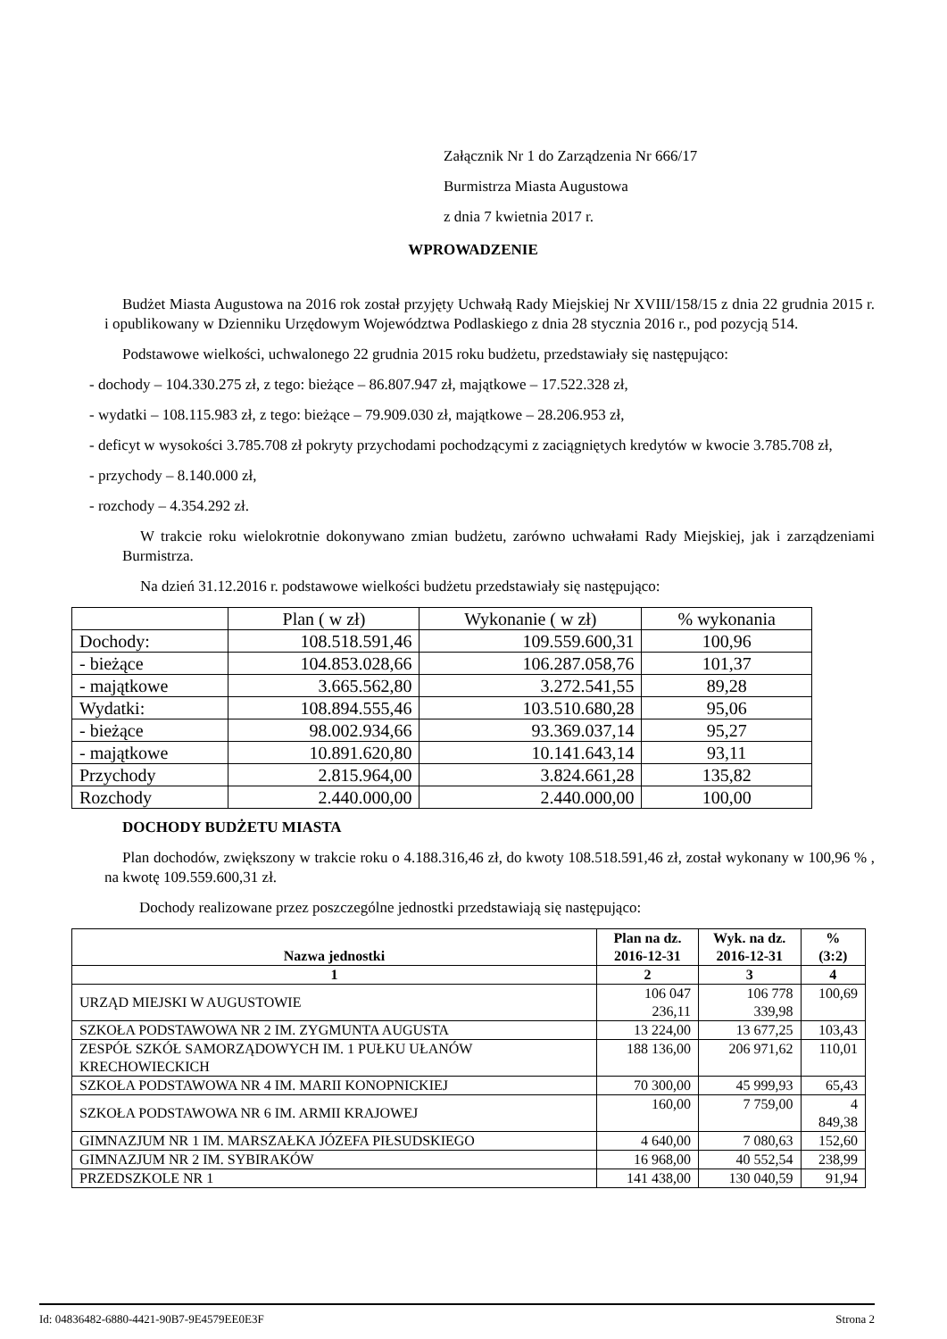Załącznik Nr 1 do Zarządzenia Nr 666/17
Burmistrza Miasta Augustowa
z dnia 7 kwietnia 2017 r.
WPROWADZENIE
Budżet Miasta Augustowa na 2016 rok został przyjęty Uchwałą Rady Miejskiej Nr XVIII/158/15 z dnia 22 grudnia 2015 r. i opublikowany w Dzienniku Urzędowym Województwa Podlaskiego z dnia 28 stycznia 2016 r., pod pozycją 514.
Podstawowe wielkości, uchwalonego 22 grudnia 2015 roku budżetu, przedstawiały się następująco:
- dochody – 104.330.275 zł, z tego: bieżące – 86.807.947 zł, majątkowe – 17.522.328 zł,
- wydatki – 108.115.983 zł, z tego: bieżące – 79.909.030 zł, majątkowe – 28.206.953 zł,
- deficyt w wysokości 3.785.708 zł pokryty przychodami pochodzącymi z zaciągniętych kredytów w kwocie 3.785.708 zł,
- przychody – 8.140.000 zł,
- rozchody – 4.354.292 zł.
W trakcie roku wielokrotnie dokonywano zmian budżetu, zarówno uchwałami Rady Miejskiej, jak i zarządzeniami Burmistrza.
Na dzień 31.12.2016 r. podstawowe wielkości budżetu przedstawiały się następująco:
| | Plan ( w zł) | Wykonanie ( w zł) | % wykonania |
| --- | --- | --- | --- |
| Dochody: | 108.518.591,46 | 109.559.600,31 | 100,96 |
| - bieżące | 104.853.028,66 | 106.287.058,76 | 101,37 |
| - majątkowe | 3.665.562,80 | 3.272.541,55 | 89,28 |
| Wydatki: | 108.894.555,46 | 103.510.680,28 | 95,06 |
| - bieżące | 98.002.934,66 | 93.369.037,14 | 95,27 |
| - majątkowe | 10.891.620,80 | 10.141.643,14 | 93,11 |
| Przychody | 2.815.964,00 | 3.824.661,28 | 135,82 |
| Rozchody | 2.440.000,00 | 2.440.000,00 | 100,00 |
DOCHODY BUDŻETU MIASTA
Plan dochodów, zwiększony w trakcie roku o 4.188.316,46 zł, do kwoty 108.518.591,46 zł, został wykonany w 100,96 % , na kwotę 109.559.600,31 zł.
Dochody realizowane przez poszczególne jednostki przedstawiają się następująco:
| Nazwa jednostki | Plan na dz. 2016-12-31 | Wyk. na dz. 2016-12-31 | % (3:2) |
| --- | --- | --- | --- |
| 1 | 2 | 3 | 4 |
| URZĄD MIEJSKI W AUGUSTOWIE | 106 047 236,11 | 106 778 339,98 | 100,69 |
| SZKOŁA PODSTAWOWA NR 2 IM. ZYGMUNTA AUGUSTA | 13 224,00 | 13 677,25 | 103,43 |
| ZESPÓŁ SZKÓŁ SAMORZĄDOWYCH IM. 1 PUŁKU UŁANÓW KRECHOWIECKICH | 188 136,00 | 206 971,62 | 110,01 |
| SZKOŁA PODSTAWOWA NR 4 IM. MARII KONOPNICKIEJ | 70 300,00 | 45 999,93 | 65,43 |
| SZKOŁA PODSTAWOWA NR 6 IM. ARMII KRAJOWEJ | 160,00 | 7 759,00 | 4 849,38 |
| GIMNAZJUM NR 1 IM. MARSZAŁKA JÓZEFA PIŁSUDSKIEGO | 4 640,00 | 7 080,63 | 152,60 |
| GIMNAZJUM NR 2 IM. SYBIRAKÓW | 16 968,00 | 40 552,54 | 238,99 |
| PRZEDSZKOLE NR 1 | 141 438,00 | 130 040,59 | 91,94 |
Id: 04836482-6880-4421-90B7-9E4579EE0E3F Strona 2